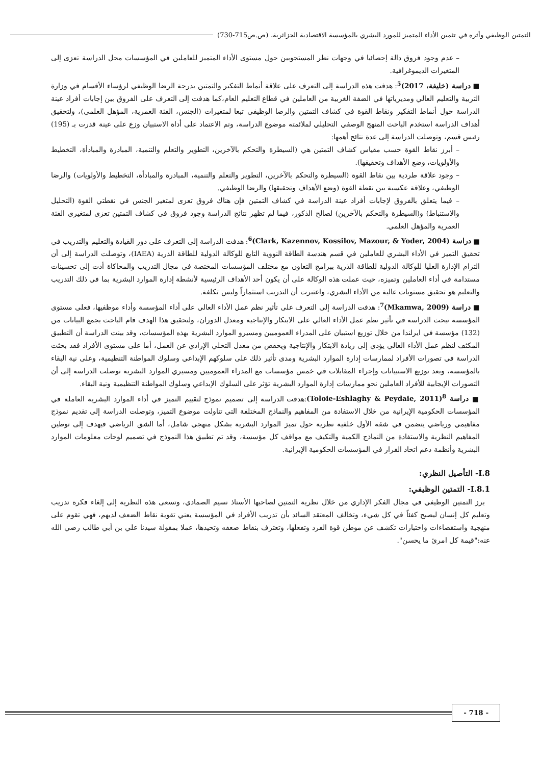التمتين الوظيفي وأثره في تثمين الأداء المتميز للمورد البشري بالمؤسسة الاقتصادية الجزائرية، (ص.ص715-730)
– عدم وجود فروق دالة إحصائيا في وجهات نظر المستجوبين حول مستوى الأداء المتميز للعاملين في المؤسسات محل الدراسة تعزى إلى المتغيرات الديموغرافية.
■ دراسة (خليفة، 2017)<sup>5</sup>: هدفت هذه الدراسة إلى التعرف على علاقة أنماط التفكير والتمتين بدرجة الرضا الوظيفي لرؤساء الأقسام في وزارة التربية والتعليم العالي ومديرياتها في الضفة الغربية من العاملين في قطاع التعليم العام،كما هدفت إلى التعرف على الفروق بين إجابات أفراد عينة الدراسة حول أنماط التفكير ونقاط القوة في كشاف التمتين والرضا الوظيفي تبعا لمتغيرات (الجنس، الفئة العمرية، المؤهل العلمي)، ولتحقيق أهداف الدراسة استخدم الباحث المنهج الوصفي التحليلي لملائمته موضوع الدراسة، وتم الاعتماد على أداة الاستبيان وزع على عينة قدرت بـ (195) رئيس قسم، وتوصلت الدراسة إلى عدة نتائج أهمها:
– أبرز نقاط القوة حسب مقياس كشاف التمتين هي (السيطرة والتحكم بالآخرين، التطوير والتعلم والتنمية، المبادرة والمبادأة، التخطيط والأولويات، وضع الأهداف وتحقيقها).
– وجود علاقة طردية بين نقاط القوة (السيطرة والتحكم بالآخرين، التطوير والتعلم والتنمية، المبادرة والمبادأة، التخطيط والأولويات) والرضا الوظيفي، وعلاقة عكسية بين نقطة القوة (وضع الأهداف وتحقيقها) والرضا الوظيفي.
– فيما يتعلق بالفروق لإجابات أفراد عينة الدراسة في كشاف التمتين فإن هناك فروق تعزى لمتغير الجنس في نقطتي القوة (التحليل والاستنباط) و(السيطرة والتحكم بالآخرين) لصالح الذكور، فيما لم تظهر نتائج الدراسة وجود فروق في كشاف التمتين تعزى لمتغيري الفئة العمرية والمؤهل العلمي.
■ دراسة (Clark, Kazennov, Kossilov, Mazour, & Yoder, 2004)<sup>6</sup>: هدفت الدراسة إلى التعرف على دور القيادة والتعليم والتدريب في تحقيق التميز في الأداء البشري للعاملين في قسم هندسة الطاقة النووية التابع للوكالة الدولية للطاقة الذرية (IAEA)، وتوصلت الدراسة إلى أن التزام الإدارة العليا للوكالة الدولية للطاقة الذرية ببرامج التعاون مع مختلف المؤسسات المختصة في مجال التدريب والمحاكاة أدت إلى تحسينات مستدامة في أداء العاملين وتميزه، حيث عملت هذه الوكالة على أن يكون أحد الأهداف الرئيسية لأنشطة إدارة الموارد البشرية بما في ذلك التدريب والتعليم هو تحقيق مستويات عالية من الأداء البشري، واعتبرت أن التدريب استثماراً وليس تكلفة.
■ دراسة (Mkamwa, 2009)<sup>7</sup>: هدفت الدراسة إلى التعرف على تأثير نظم عمل الأداء العالي على أداء المؤسسة وأداء موظفيها، فعلى مستوى المؤسسة تبحث الدراسة في تأثير نظم عمل الأداء العالي على الابتكار والإنتاجية ومعدل الدوران، ولتحقيق هذا الهدف قام الباحث بجمع البيانات من (132) مؤسسة في ايرلندا من خلال توزيع استبيان على المدراء العموميين ومسيرو الموارد البشرية بهذه المؤسسات، وقد بينت الدراسة أن التطبيق المكثف لنظم عمل الأداء العالي يؤدي إلى زيادة الابتكار والإنتاجية ويخفض من معدل التخلي الإرادي عن العمل، أما على مستوى الأفراد فقد بحثت الدراسة في تصورات الأفراد لممارسات إدارة الموارد البشرية ومدى تأثير ذلك على سلوكهم الإبداعي وسلوك المواطنة التنظيمية، وعلى نية البقاء بالمؤسسة، وبعد توزيع الاستبيانات وإجراء المقابلات في خمس مؤسسات مع المدراء العموميين ومسيري الموارد البشرية توصلت الدراسة إلى أن التصورات الإيجابية للأفراد العاملين نحو ممارسات إدارة الموارد البشرية تؤثر على السلوك الإبداعي وسلوك المواطنة التنظيمية ونية البقاء.
■ دراسة <sup>8</sup>(Toloie-Eshlaghy & Peydaie, 2011):هدفت الدراسة إلى تصميم نموذج لتقييم التميز في أداء الموارد البشرية العاملة في المؤسسات الحكومية الإيرانية من خلال الاستفادة من المفاهيم والنماذج المختلفة التي تناولت موضوع التميز، وتوصلت الدراسة إلى تقديم نموذج مفاهيمي ورياضي يتضمن في شقه الأول خلفية نظرية حول تميز الموارد البشرية بشكل منهجي شامل، أما الشق الرياضي فيهدف إلى توطين المفاهيم النظرية والاستفادة من النماذج الكمية والتكيف مع مواقف كل مؤسسة، وقد تم تطبيق هذا النموذج في تصميم لوحات معلومات الموارد البشرية وأنظمة دعم اتخاذ القرار في المؤسسات الحكومية الإيرانية.
I.8- التأصيل النظري:
I.8.1- التمتين الوظيفي:
برز التمتين الوظيفي في مجال الفكر الإداري من خلال نظرية التمتين لصاحبها الأستاذ نسيم الصمادي، وتسعى هذه النظرية إلى إلغاء فكرة تدريب وتعليم كل إنسان ليصبح كفئاً في كل شيء، وتخالف المعتقد السائد بأن تدريب الأفراد في المؤسسة يعني تقوية نقاط الضعف لديهم، فهي تقوم على منهجية واستقصاءات واختبارات تكشف عن موطن قوة الفرد وتفعلها، وتعترف بنقاط ضعفه وتحيدها، عملا بمقولة سيدنا علي بن أبي طالب رضي الله عنه:"قيمة كل امرئ ما يحسن".
- 718 -